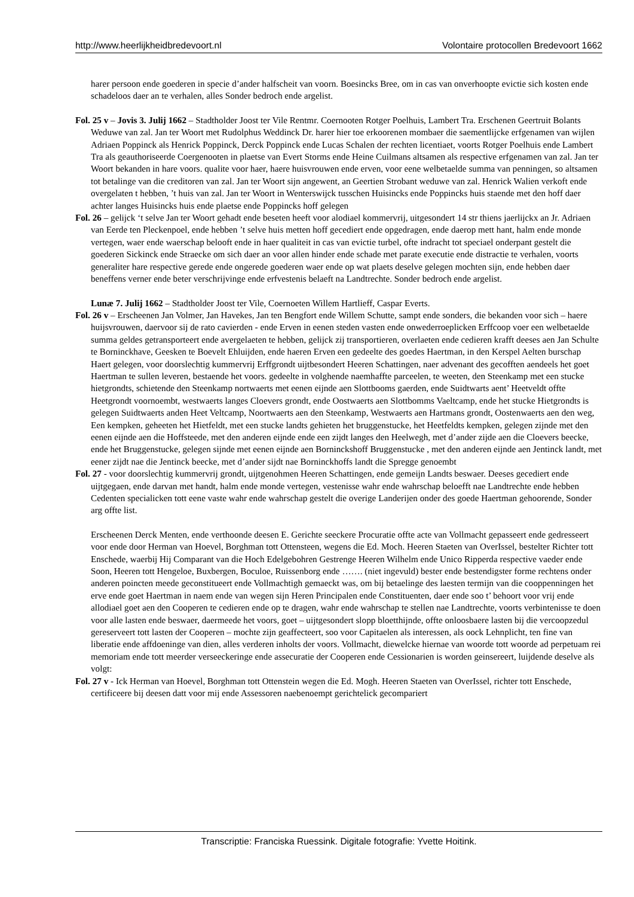http://www.heerlijkheidbredevoort.nl Volontaire protocollen Bredevoort 1662
harer persoon ende goederen in specie d’ander halfscheit van voorn. Boesincks Bree, om in cas van onverhoopte evictie sich kosten ende schadeloos daer an te verhalen, alles Sonder bedroch ende argelist.
Fol. 25 v – Jovis 3. Julij 1662 – Stadtholder Joost ter Vile Rentmr. Coernooten Rotger Poelhuis, Lambert Tra. Erschenen Geertruit Bolants Weduwe van zal. Jan ter Woort met Rudolphus Weddinck Dr. harer hier toe erkoorenen mombaer die saementlijcke erfgenamen van wijlen Adriaen Poppinck als Henrick Poppinck, Derck Poppinck ende Lucas Schalen der rechten licentiaet, voorts Rotger Poelhuis ende Lambert Tra als geauthoriseerde Coergenooten in plaetse van Evert Storms ende Heine Cuilmans altsamen als respective erfgenamen van zal. Jan ter Woort bekanden in hare voors. qualite voor haer, haere huisvrouwen ende erven, voor eene welbetaelde summa van penningen, so altsamen tot betalinge van die creditoren van zal. Jan ter Woort sijn angewent, an Geertien Strobant weduwe van zal. Henrick Walien verkoft ende overgelaten t hebben, ’t huis van zal. Jan ter Woort in Wenterswijck tusschen Huisincks ende Poppincks huis staende met den hoff daer achter langes Huisincks huis ende plaetse ende Poppincks hoff gelegen
Fol. 26 – gelijck ‘t selve Jan ter Woort gehadt ende beseten heeft voor alodiael kommervrij, uitgesondert 14 str thiens jaerlijckx an Jr. Adriaen van Eerde ten Pleckenpoel, ende hebben ’t selve huis metten hoff gecediert ende opgedragen, ende daerop mett hant, halm ende monde vertegen, waer ende waerschap belooft ende in haer qualiteit in cas van evictie turbel, ofte indracht tot speciael onderpant gestelt die goederen Sickinck ende Straecke om sich daer an voor allen hinder ende schade met parate executie ende distractie te verhalen, voorts generaliter hare respective gerede ende ongerede goederen waer ende op wat plaets deselve gelegen mochten sijn, ende hebben daer beneffens verner ende beter verschrijvinge ende erfvestenis belaeft na Landtrechte. Sonder bedroch ende argelist.
Lunæ 7. Julij 1662 – Stadtholder Joost ter Vile, Coernoeten Willem Hartlieff, Caspar Everts.
Fol. 26 v – Erscheenen Jan Volmer, Jan Havekes, Jan ten Bengfort ende Willem Schutte, sampt ende sonders, die bekanden voor sich – haere huijsvrouwen, daervoor sij de rato cavierden - ende Erven in eenen steden vasten ende onwederroeplicken Erffcoop voer een welbetaelde summa geldes getransporteert ende avergelaeten te hebben, gelijck zij transportieren, overlaeten ende cedieren krafft deeses aen Jan Schulte te Borninckhave, Geesken te Boevelt Ehluijden, ende haeren Erven een gedeelte des goedes Haertman, in den Kerspel Aelten burschap Haert gelegen, voor doorslechtig kummervrij Erffgrondt uijtbesondert Heeren Schattingen, naer advenant des gecofften aendeels het goet Haertman te sullen leveren, bestaende het voors. gedeelte in volghende naemhaffte parceelen, te weeten, den Steenkamp met een stucke hietgrondts, schietende den Steenkamp nortwaerts met eenen eijnde aen Slottbooms gaerden, ende Suidtwarts aent’ Heetveldt offte Heetgrondt voornoembt, westwaerts langes Cloevers grondt, ende Oostwaerts aen Slottbomms Vaeltcamp, ende het stucke Hietgrondts is gelegen Suidtwaerts anden Heet Veltcamp, Noortwaerts aen den Steenkamp, Westwaerts aen Hartmans grondt, Oostenwaerts aen den weg, Een kempken, geheeten het Hietfeldt, met een stucke landts gehieten het bruggenstucke, het Heetfeldts kempken, gelegen zijnde met den eenen eijnde aen die Hoffsteede, met den anderen eijnde ende een zijdt langes den Heelwegh, met d’ander zijde aen die Cloevers beecke, ende het Bruggenstucke, gelegen sijnde met eenen eijnde aen Borninckshoff Bruggenstucke , met den anderen eijnde aen Jentinck landt, met eener zijdt nae die Jentinck beecke, met d’ander sijdt nae Borninckhoffs landt die Spregge genoembt
Fol. 27 - voor doorslechtig kummervrij grondt, uijtgenohmen Heeren Schattingen, ende gemeijn Landts beswaer. Deeses gecediert ende uijtgegaen, ende darvan met handt, halm ende monde vertegen, vestenisse wahr ende wahrschap beloefft nae Landtrechte ende hebben Cedenten specialicken tott eene vaste wahr ende wahrschap gestelt die overige Landerijen onder des goede Haertman gehoorende, Sonder arg offte list.
Erscheenen Derck Menten, ende verthoonde deesen E. Gerichte seeckere Procuratie offte acte van Vollmacht gepasseert ende gedresseert voor ende door Herman van Hoevel, Borghman tott Ottensteen, wegens die Ed. Moch. Heeren Staeten van OverIssel, bestelter Richter tott Enschede, waerbij Hij Comparant van die Hoch Edelgebohren Gestrenge Heeren Wilhelm ende Unico Ripperda respective vaeder ende Soon, Heeren tott Hengeloe, Buxbergen, Boculoe, Ruissenborg ende ……. (niet ingevuld) bester ende bestendigster forme rechtens onder anderen poincten meede geconstitueert ende Vollmachtigh gemaeckt was, om bij betaelinge des laesten termijn van die cooppenningen het erve ende goet Haertman in naem ende van wegen sijn Heren Principalen ende Constituenten, daer ende soo t’ behoort voor vrij ende allodiael goet aen den Cooperen te cedieren ende op te dragen, wahr ende wahrschap te stellen nae Landtrechte, voorts verbintenisse te doen voor alle lasten ende beswaer, daermeede het voors, goet – uijtgesondert slopp bloetthijnde, offte onloosbaere lasten bij die vercoopzedul gereserveert tott lasten der Cooperen – mochte zijn geaffecteert, soo voor Capitaelen als interessen, als oock Lehnplicht, ten fine van liberatie ende affdoeninge van dien, alles verderen inholts der voors. Vollmacht, diewelcke hiernae van woorde tott woorde ad perpetuam rei memoriam ende tott meerder verseeckeringe ende assecuratie der Cooperen ende Cessionarien is worden geinsereert, luijdende deselve als volgt:
Fol. 27 v - Ick Herman van Hoevel, Borghman tott Ottenstein wegen die Ed. Mogh. Heeren Staeten van OverIssel, richter tott Enschede, certificeere bij deesen datt voor mij ende Assessoren naebenoempt gerichtelick gecompariert
Transcriptie: Franciska Ruessink. Digitale fotografie: Yvette Hoitink.